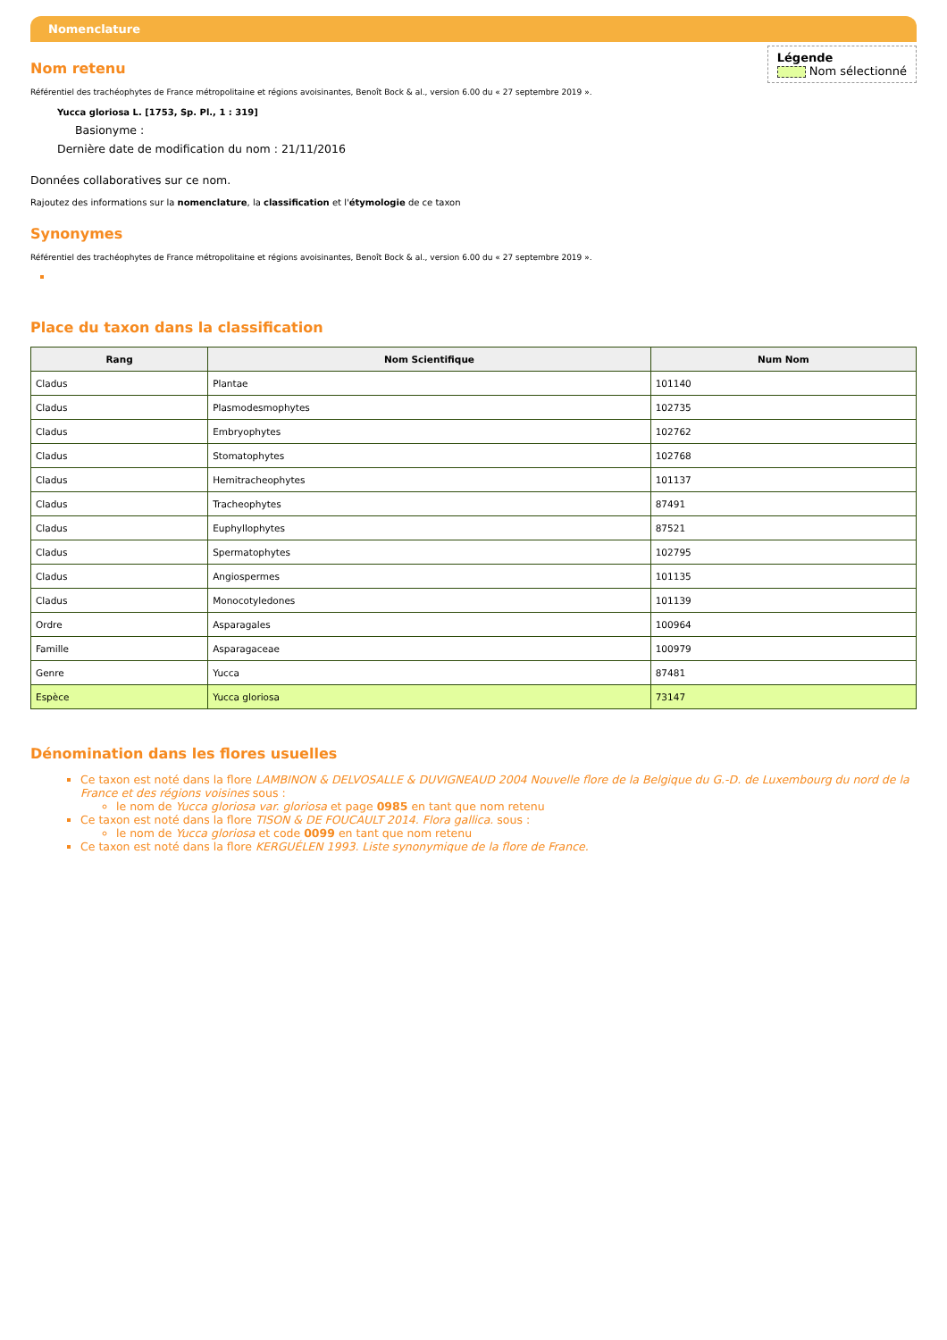Nomenclature
Légende
Nom sélectionné
Nom retenu
Référentiel des trachéophytes de France métropolitaine et régions avoisinantes, Benoît Bock & al., version 6.00 du « 27 septembre 2019 ».
Yucca gloriosa L. [1753, Sp. Pl., 1 : 319]
Basionyme :
Dernière date de modification du nom : 21/11/2016
Données collaboratives sur ce nom.
Rajoutez des informations sur la nomenclature, la classification et l'étymologie de ce taxon
Synonymes
Référentiel des trachéophytes de France métropolitaine et régions avoisinantes, Benoît Bock & al., version 6.00 du « 27 septembre 2019 ».
Place du taxon dans la classification
| Rang | Nom Scientifique | Num Nom |
| --- | --- | --- |
| Cladus | Plantae | 101140 |
| Cladus | Plasmodesmophytes | 102735 |
| Cladus | Embryophytes | 102762 |
| Cladus | Stomatophytes | 102768 |
| Cladus | Hemitracheophytes | 101137 |
| Cladus | Tracheophytes | 87491 |
| Cladus | Euphyllophytes | 87521 |
| Cladus | Spermatophytes | 102795 |
| Cladus | Angiospermes | 101135 |
| Cladus | Monocotyledones | 101139 |
| Ordre | Asparagales | 100964 |
| Famille | Asparagaceae | 100979 |
| Genre | Yucca | 87481 |
| Espèce | Yucca gloriosa | 73147 |
Dénomination dans les flores usuelles
Ce taxon est noté dans la flore LAMBINON & DELVOSALLE & DUVIGNEAUD 2004 Nouvelle flore de la Belgique du G.-D. de Luxembourg du nord de la France et des régions voisines sous :
le nom de Yucca gloriosa var. gloriosa et page 0985 en tant que nom retenu
Ce taxon est noté dans la flore TISON & DE FOUCAULT 2014. Flora gallica. sous :
le nom de Yucca gloriosa et code 0099 en tant que nom retenu
Ce taxon est noté dans la flore KERGUÉLEN 1993. Liste synonymique de la flore de France.